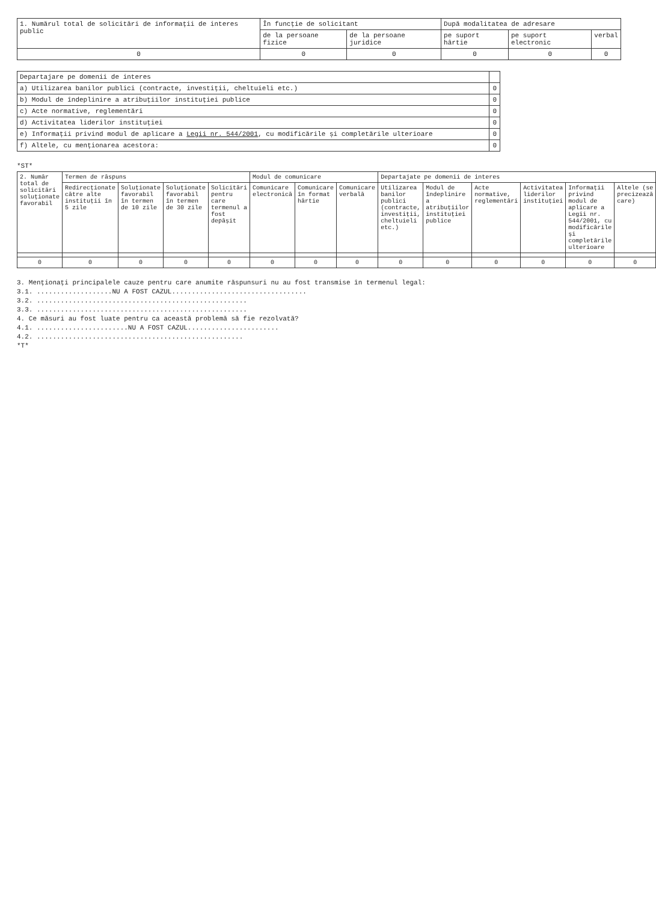| 1. Numărul total de solicitări de informații de interes public | În funcție de solicitant | | După modalitatea de adresare | | |
| --- | --- | --- | --- | --- | --- |
| | de la persoane fizice | de la persoane juridice | pe suport hârtie | pe suport electronic | verbal |
| 0 | 0 | 0 | 0 | 0 | 0 |
| Departajare pe domenii de interes | |
| --- | --- |
| a) Utilizarea banilor publici (contracte, investiții, cheltuieli etc.) | 0 |
| b) Modul de îndeplinire a atribuțiilor instituției publice | 0 |
| c) Acte normative, reglementări | 0 |
| d) Activitatea liderilor instituției | 0 |
| e) Informații privind modul de aplicare a Legii nr. 544/2001 , cu modificările și completările ulterioare | 0 |
| f) Altele, cu menționarea acestora: | 0 |
*ST*
| 2. Număr total de solicitări soluționate favorabil | Termen de răspuns | | | | Modul de comunicare | | | Departajate pe domenii de interes | | | | | |
| --- | --- | --- | --- | --- | --- | --- | --- | --- | --- | --- | --- | --- | --- |
| | Redirecționate către alte instituții în 5 zile | Soluționate favorabil în termen de 10 zile | Soluționate favorabil în termen de 30 zile | Solicitări pentru care termenul a fost depășit | Comunicare electronică | Comunicare în format hârtie | Comunicare verbală | Utilizarea banilor publici (contracte, investiții, cheltuieli etc.) | Modul de îndeplinire a atribuțiilor instituției publice | Acte normative, reglementări | Activitatea liderilor instituției | Informații privind modul de aplicare a Legii nr. 544/2001, cu modificările și completările ulterioare | Altele (se precizează care) |
| 0 | 0 | 0 | 0 | 0 | 0 | 0 | 0 | 0 | 0 | 0 | 0 | 0 | 0 |
3. Menționați principalele cauze pentru care anumite răspunsuri nu au fost transmise în termenul legal:
3.1. ...................NU A FOST CAZUL..................................
3.2. .....................................................
3.3. .....................................................
4. Ce măsuri au fost luate pentru ca această problemă să fie rezolvată?
4.1. .......................NU A FOST CAZUL.......................
4.2. ....................................................
*T*